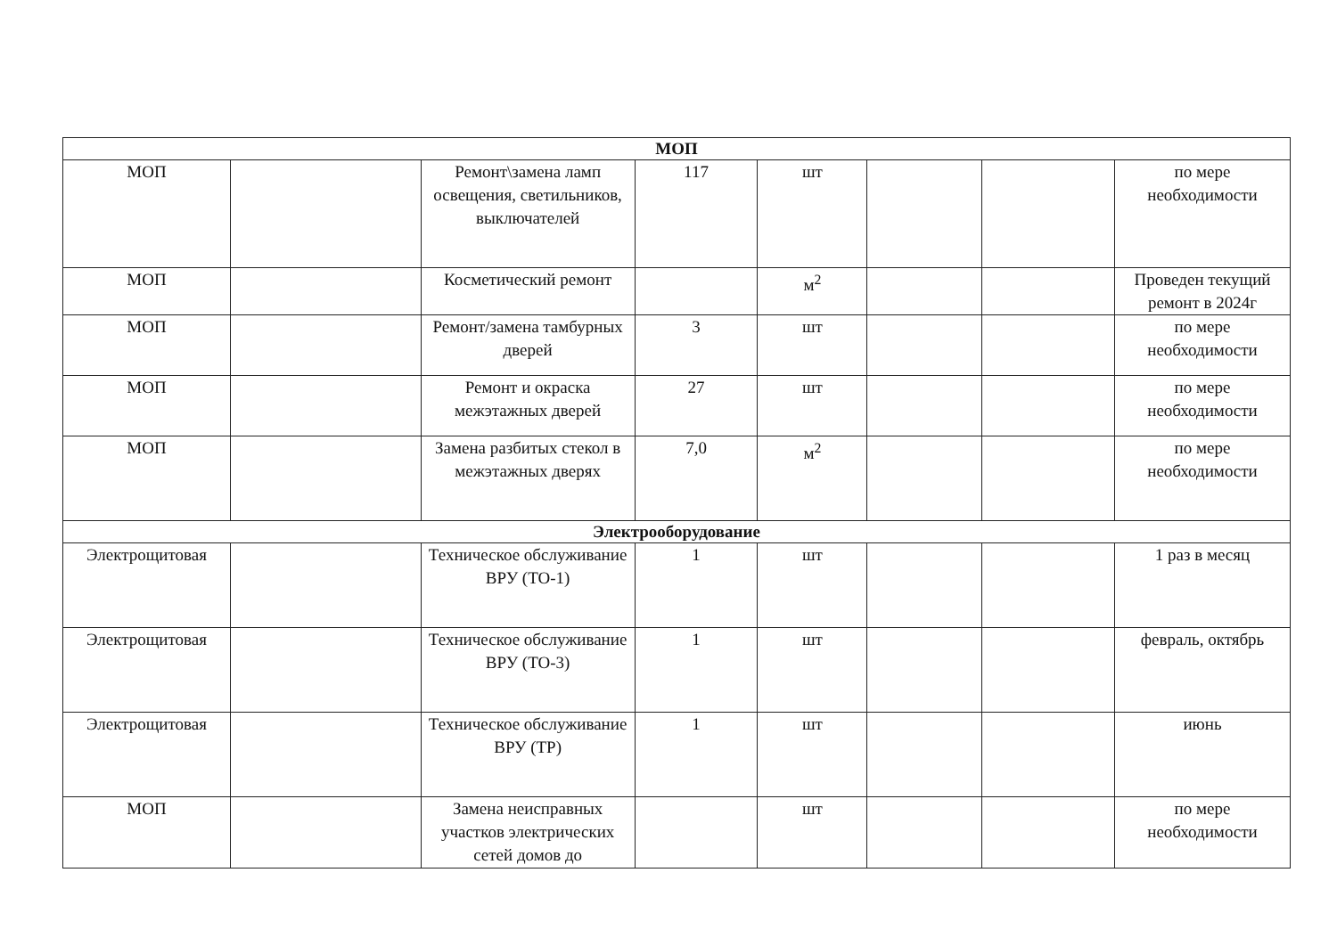| МОП | | | | | | | |
| --- | --- | --- | --- | --- | --- | --- | --- |
| МОП | | Ремонт\замена ламп освещения, светильников, выключателей | 117 | шт | | | по мере необходимости |
| МОП | | Косметический ремонт | | м<sup>2</sup> | | | Проведен текущий ремонт в 2024г |
| МОП | | Ремонт/замена тамбурных дверей | 3 | шт | | | по мере необходимости |
| МОП | | Ремонт и окраска межэтажных дверей | 27 | шт | | | по мере необходимости |
| МОП | | Замена разбитых стекол в межэтажных дверях | 7,0 | м<sup>2</sup> | | | по мере необходимости |
| Электрооборудование | | | | | | | |
| Электрощитовая | | Техническое обслуживание ВРУ (ТО-1) | 1 | шт | | | 1 раз в месяц |
| Электрощитовая | | Техническое обслуживание ВРУ (ТО-3) | 1 | шт | | | февраль, октябрь |
| Электрощитовая | | Техническое обслуживание ВРУ (ТР) | 1 | шт | | | июнь |
| МОП | | Замена неисправных участков электрических сетей домов до | | шт | | | по мере необходимости |